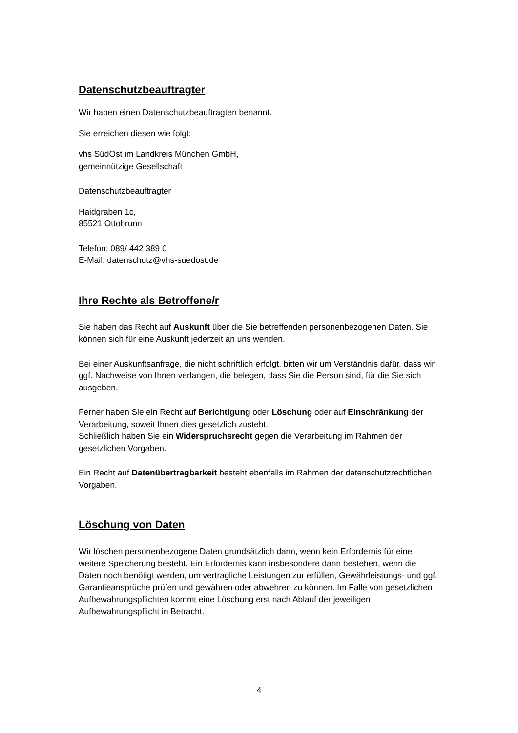Datenschutzbeauftragter
Wir haben einen Datenschutzbeauftragten benannt.
Sie erreichen diesen wie folgt:
vhs SüdOst im Landkreis München GmbH,
gemeinnützige Gesellschaft
Datenschutzbeauftragter
Haidgraben 1c,
85521 Ottobrunn
Telefon: 089/ 442 389 0
E-Mail: datenschutz@vhs-suedost.de
Ihre Rechte als Betroffene/r
Sie haben das Recht auf Auskunft über die Sie betreffenden personenbezogenen Daten. Sie können sich für eine Auskunft jederzeit an uns wenden.
Bei einer Auskunftsanfrage, die nicht schriftlich erfolgt, bitten wir um Verständnis dafür, dass wir ggf. Nachweise von Ihnen verlangen, die belegen, dass Sie die Person sind, für die Sie sich ausgeben.
Ferner haben Sie ein Recht auf Berichtigung oder Löschung oder auf Einschränkung der Verarbeitung, soweit Ihnen dies gesetzlich zusteht.
Schließlich haben Sie ein Widerspruchsrecht gegen die Verarbeitung im Rahmen der gesetzlichen Vorgaben.
Ein Recht auf Datenübertragbarkeit besteht ebenfalls im Rahmen der datenschutzrechtlichen Vorgaben.
Löschung von Daten
Wir löschen personenbezogene Daten grundsätzlich dann, wenn kein Erfordernis für eine weitere Speicherung besteht. Ein Erfordernis kann insbesondere dann bestehen, wenn die Daten noch benötigt werden, um vertragliche Leistungen zur erfüllen, Gewährleistungs- und ggf. Garantieansprüche prüfen und gewähren oder abwehren zu können. Im Falle von gesetzlichen Aufbewahrungspflichten kommt eine Löschung erst nach Ablauf der jeweiligen Aufbewahrungspflicht in Betracht.
4